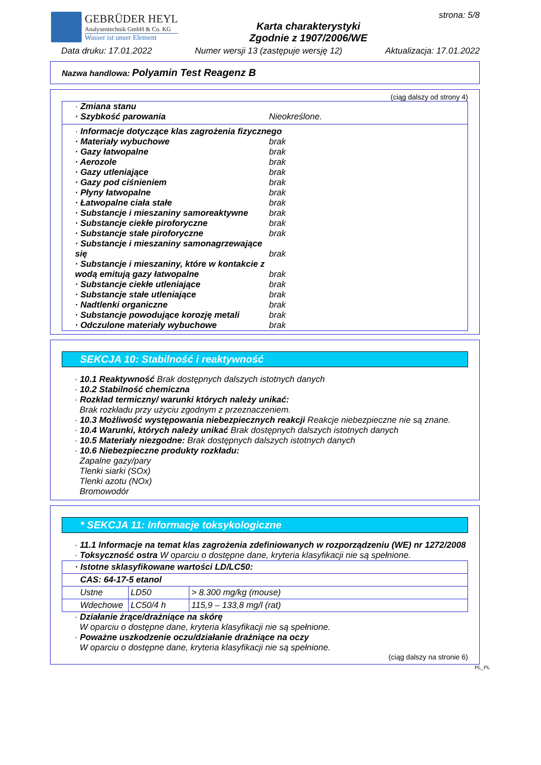GEBRÜDER HEYL
Analysentechnik GmbH & Co. KG
Wasser ist unser Element
Karta charakterystyki
Zgodnie z 1907/2006/WE
strona: 5/8
Data druku: 17.01.2022 Numer wersji 13 (zastępuje wersję 12) Aktualizacja: 17.01.2022
Nazwa handlowa: Polyamin Test Reagenz B
(ciąg dalszy od strony 4)
· Zmiana stanu
· Szybkość parowania Nieokreślone.
· Informacje dotyczące klas zagrożenia fizycznego
· Materiały wybuchowe brak
· Gazy łatwopalne brak
· Aerozole brak
· Gazy utleniające brak
· Gazy pod ciśnieniem brak
· Płyny łatwopalne brak
· Łatwopalne ciała stałe brak
· Substancje i mieszaniny samoreaktywne brak
· Substancje ciekłe piroforyczne brak
· Substancje stałe piroforyczne brak
· Substancje i mieszaniny samonagrzewające się brak
· Substancje i mieszaniny, które w kontakcie z wodą emitują gazy łatwopalne brak
· Substancje ciekłe utleniające brak
· Substancje stałe utleniające brak
· Nadtlenki organiczne brak
· Substancje powodujące korozję metali brak
· Odczulone materiały wybuchowe brak
SEKCJA 10: Stabilność i reaktywność
· 10.1 Reaktywność Brak dostępnych dalszych istotnych danych
· 10.2 Stabilność chemiczna
· Rozkład termiczny/ warunki których należy unikać:
Brak rozkładu przy użyciu zgodnym z przeznaczeniem.
· 10.3 Możliwość występowania niebezpiecznych reakcji Reakcje niebezpieczne nie są znane.
· 10.4 Warunki, których należy unikać Brak dostępnych dalszych istotnych danych
· 10.5 Materiały niezgodne: Brak dostępnych dalszych istotnych danych
· 10.6 Niebezpieczne produkty rozkładu:
Zapalne gazy/pary
Tlenki siarki (SOx)
Tlenki azotu (NOx)
Bromowodór
* SEKCJA 11: Informacje toksykologiczne
· 11.1 Informacje na temat klas zagrożenia zdefiniowanych w rozporządzeniu (WE) nr 1272/2008
· Toksyczność ostra W oparciu o dostępne dane, kryteria klasyfikacji nie są spełnione.
| · Istotne sklasyfikowane wartości LD/LC50: | | |
| CAS: 64-17-5 etanol | | |
| Ustne | LD50 | > 8.300 mg/kg (mouse) |
| Wdechowe | LC50/4 h | 115,9 – 133,8 mg/l (rat) |
· Działanie żrące/drażniące na skórę
W oparciu o dostępne dane, kryteria klasyfikacji nie są spełnione.
· Poważne uszkodzenie oczu/działanie drażniące na oczy
W oparciu o dostępne dane, kryteria klasyfikacji nie są spełnione.
(ciąg dalszy na stronie 6)
PL_PL